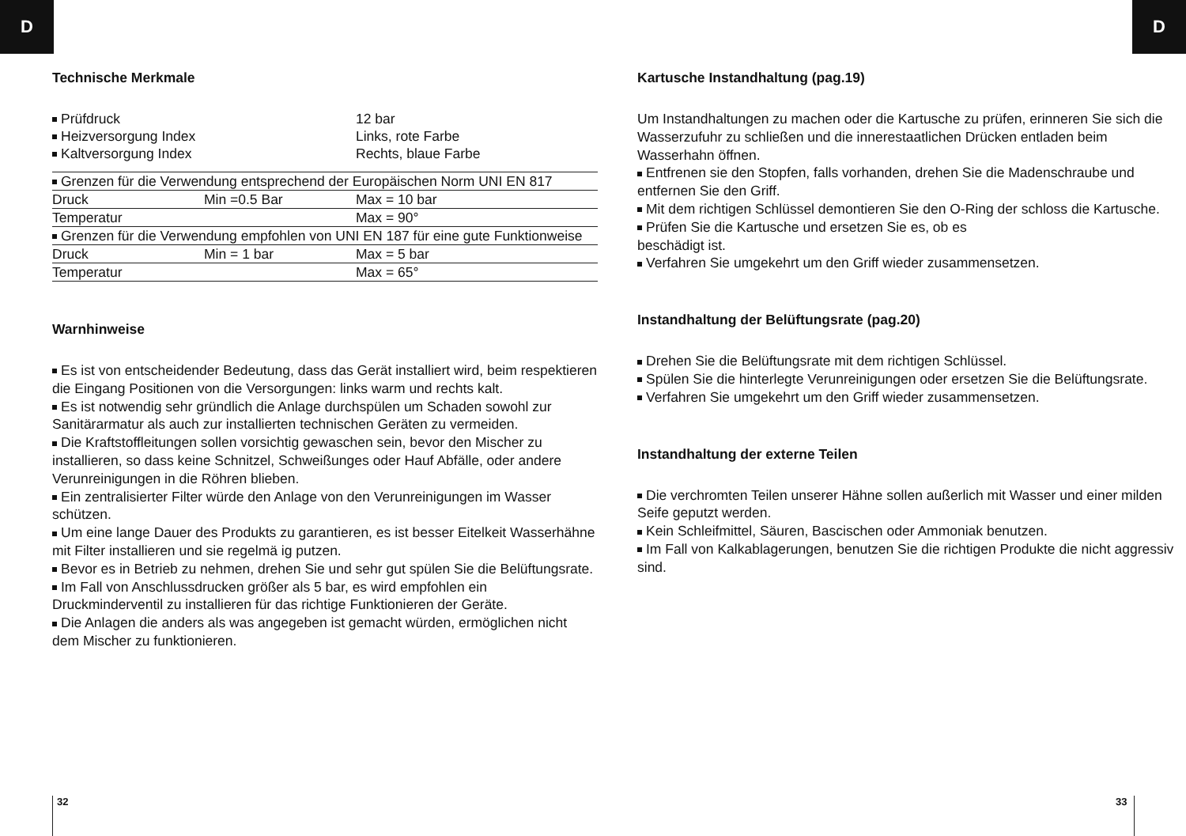D D
Technische Merkmale
| Prüfdruck | 12 bar |
| Heizversorgung Index | Links, rote Farbe |
| Kaltversorgung Index | Rechts, blaue Farbe |
| Grenzen für die Verwendung entsprechend der Europäischen Norm UNI EN 817 | | |
| Druck | Min =0.5 Bar | Max = 10 bar |
| Temperatur | | Max = 90° |
| Grenzen für die Verwendung empfohlen von UNI EN 187 für eine gute Funktionweise | | |
| Druck | Min = 1 bar | Max = 5 bar |
| Temperatur | | Max = 65° |
Warnhinweise
Es ist von entscheidender Bedeutung, dass das Gerät installiert wird, beim respektieren die Eingang Positionen von die Versorgungen: links warm und rechts kalt.
Es ist notwendig sehr gründlich die Anlage durchspülen um Schaden sowohl zur Sanitärarmatur als auch zur installierten technischen Geräten zu vermeiden.
Die Kraftstoffleitungen sollen vorsichtig gewaschen sein, bevor den Mischer zu installieren, so dass keine Schnitzel, Schweißunges oder Hauf Abfälle, oder andere Verunreinigungen in die Röhren blieben.
Ein zentralisierter Filter würde den Anlage von den Verunreinigungen im Wasser schützen.
Um eine lange Dauer des Produkts zu garantieren, es ist besser Eitelkeit Wasserhähne mit Filter installieren und sie regelmä ig putzen.
Bevor es in Betrieb zu nehmen, drehen Sie und sehr gut spülen Sie die Belüftungsrate.
Im Fall von Anschlussdrucken größer als 5 bar, es wird empfohlen ein Druckminderventil zu installieren für das richtige Funktionieren der Geräte.
Die Anlagen die anders als was angegeben ist gemacht würden, ermöglichen nicht dem Mischer zu funktionieren.
Kartusche Instandhaltung (pag.19)
Um Instandhaltungen zu machen oder die Kartusche zu prüfen, erinneren Sie sich die Wasserzufuhr zu schließen und die innerestaatlichen Drücken entladen beim Wasserhahn öffnen.
Entfrenen sie den Stopfen, falls vorhanden, drehen Sie die Madenschraube und entfernen Sie den Griff.
Mit dem richtigen Schlüssel demontieren Sie den O-Ring der schloss die Kartusche.
Prüfen Sie die Kartusche und ersetzen Sie es, ob es
beschädigt ist.
Verfahren Sie umgekehrt um den Griff wieder zusammensetzen.
Instandhaltung der Belüftungsrate (pag.20)
Drehen Sie die Belüftungsrate mit dem richtigen Schlüssel.
Spülen Sie die hinterlegte Verunreinigungen oder ersetzen Sie die Belüftungsrate.
Verfahren Sie umgekehrt um den Griff wieder zusammensetzen.
Instandhaltung der externe Teilen
Die verchromten Teilen unserer Hähne sollen außerlich mit Wasser und einer milden Seife geputzt werden.
Kein Schleifmittel, Säuren, Bascischen oder Ammoniak benutzen.
Im Fall von Kalkablagerungen, benutzen Sie die richtigen Produkte die nicht aggressiv sind.
32 33